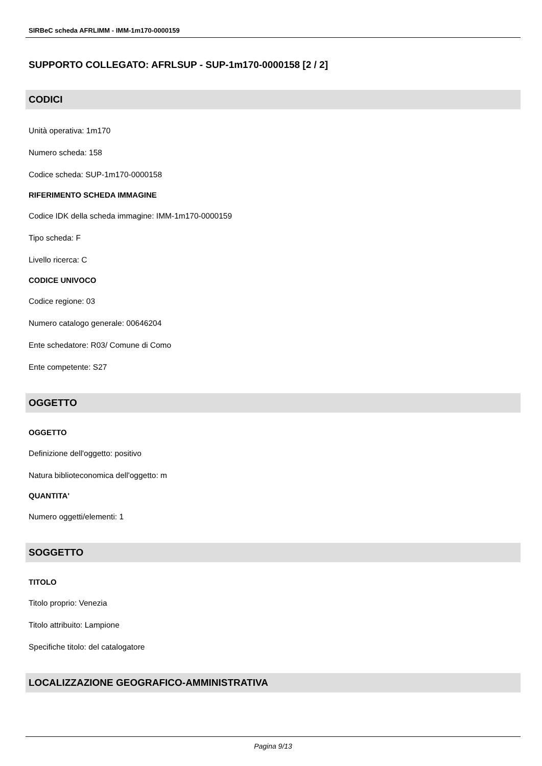SIRBeC scheda AFRLIMM - IMM-1m170-0000159
SUPPORTO COLLEGATO: AFRLSUP - SUP-1m170-0000158 [2 / 2]
CODICI
Unità operativa: 1m170
Numero scheda: 158
Codice scheda: SUP-1m170-0000158
RIFERIMENTO SCHEDA IMMAGINE
Codice IDK della scheda immagine: IMM-1m170-0000159
Tipo scheda: F
Livello ricerca: C
CODICE UNIVOCO
Codice regione: 03
Numero catalogo generale: 00646204
Ente schedatore: R03/ Comune di Como
Ente competente: S27
OGGETTO
OGGETTO
Definizione dell'oggetto: positivo
Natura biblioteconomica dell'oggetto: m
QUANTITA'
Numero oggetti/elementi: 1
SOGGETTO
TITOLO
Titolo proprio: Venezia
Titolo attribuito: Lampione
Specifiche titolo: del catalogatore
LOCALIZZAZIONE GEOGRAFICO-AMMINISTRATIVA
Pagina 9/13